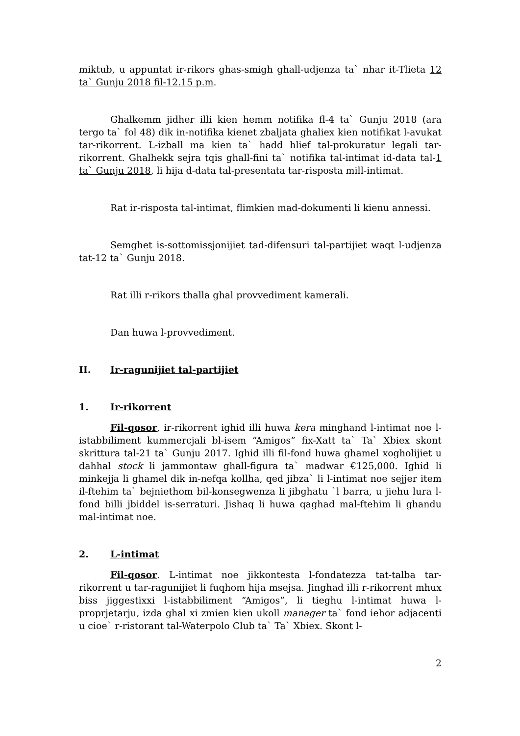miktub, u appuntat ir-rikors ghas-smigh ghall-udjenza ta` nhar it-Tlieta 12 ta` Gunju 2018 fil-12.15 p.m.
Ghalkemm jidher illi kien hemm notifika fl-4 ta` Gunju 2018 (ara tergo ta` fol 48) dik in-notifika kienet zbaljata ghaliex kien notifikat l-avukat tar-rikorrent. L-izball ma kien ta` hadd hlief tal-prokuratur legali tar-rikorrent. Ghalhekk sejra tqis ghall-fini ta` notifika tal-intimat id-data tal-1 ta` Gunju 2018, li hija d-data tal-presentata tar-risposta mill-intimat.
Rat ir-risposta tal-intimat, flimkien mad-dokumenti li kienu annessi.
Semghet is-sottomissjonijiet tad-difensuri tal-partijiet waqt l-udjenza tat-12 ta` Gunju 2018.
Rat illi r-rikors thalla ghal provvediment kamerali.
Dan huwa l-provvediment.
II. Ir-ragunijiet tal-partijiet
1. Ir-rikorrent
Fil-qosor, ir-rikorrent ighid illi huwa kera minghand l-intimat noe l-istabbiliment kummercjali bl-isem “Amigos” fix-Xatt ta` Ta` Xbiex skont skrittura tal-21 ta` Gunju 2017. Ighid illi fil-fond huwa ghamel xogholijiet u dahhal stock li jammontaw ghall-figura ta` madwar €125,000. Ighid li minkejja li ghamel dik in-nefqa kollha, qed jibza` li l-intimat noe sejjer item il-ftehim ta` bejniethom bil-konsegwenza li jibghatu `l barra, u jiehu lura l-fond billi jbiddel is-serraturi. Jishaq li huwa qaghad mal-ftehim li ghandu mal-intimat noe.
2. L-intimat
Fil-qosor. L-intimat noe jikkontesta l-fondatezza tat-talba tar-rikorrent u tar-ragunijiet li fuqhom hija msejsa. Jinghad illi r-rikorrent mhux biss jiggestixxi l-istabbiliment “Amigos”, li tieghu l-intimat huwa l-proprjetarju, izda ghal xi zmien kien ukoll manager ta` fond iehor adjacenti u cioe` r-ristorant tal-Waterpolo Club ta` Ta` Xbiex. Skont l-
2